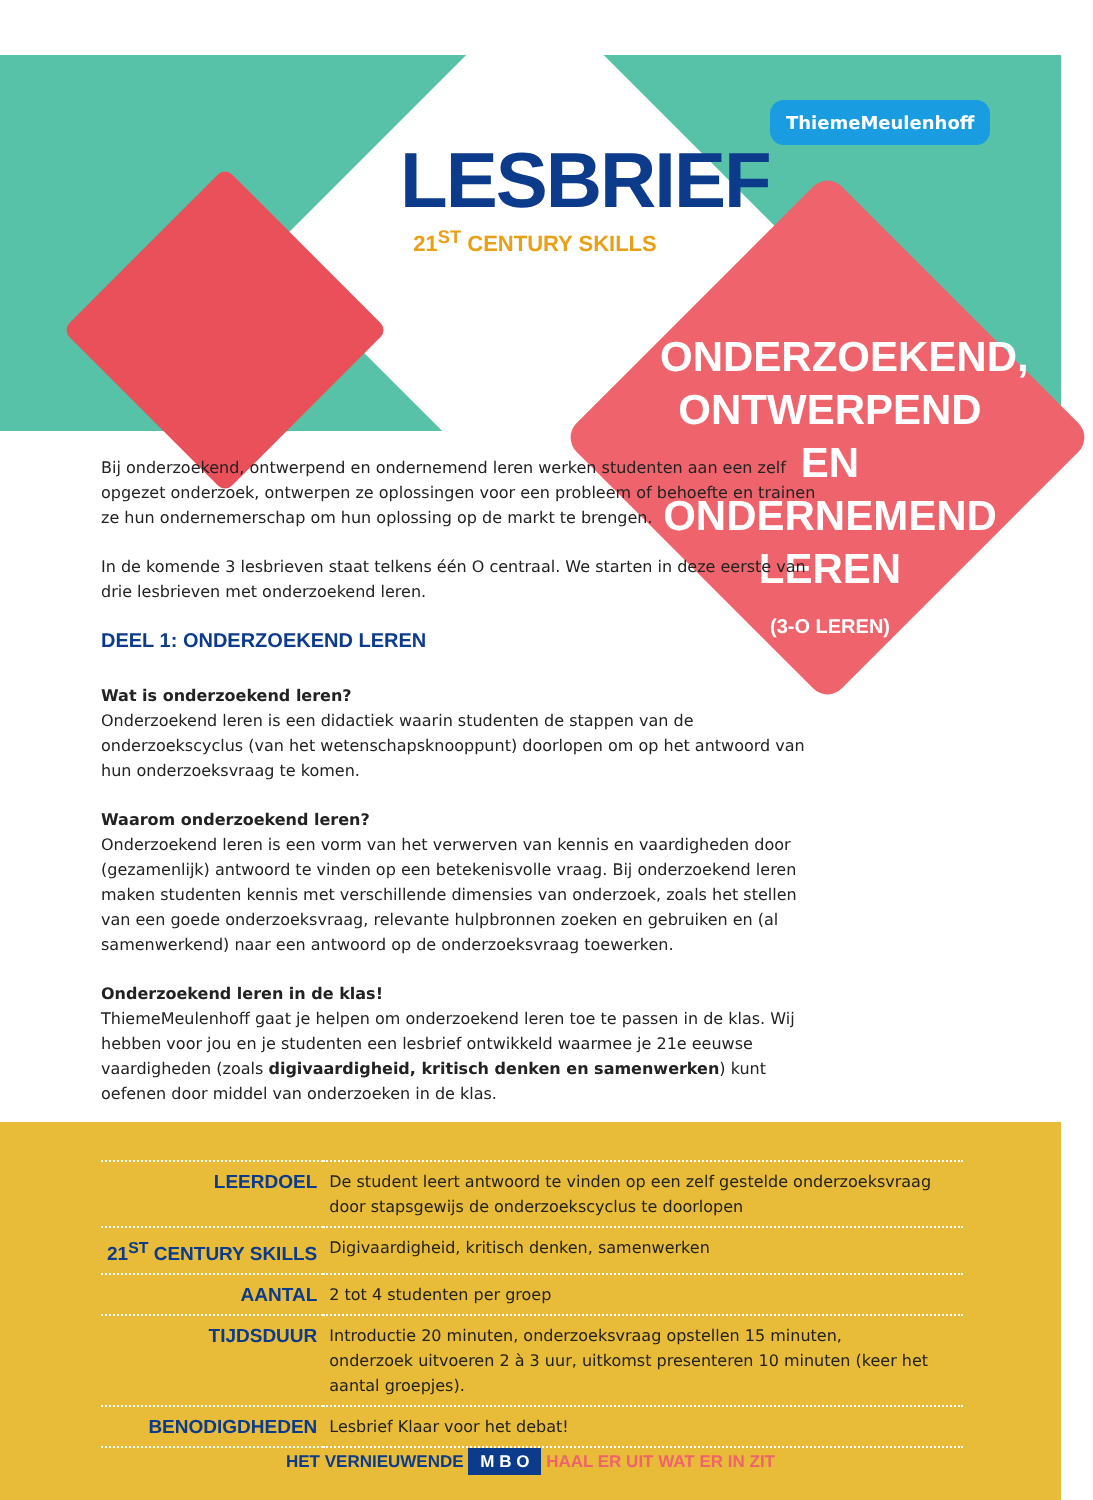LESBRIEF
21<sup>ST</sup> CENTURY SKILLS
ThiemeMeulenhoff
ONDERZOEKEND, ONTWERPEND EN ONDERNEMEND LEREN
(3-O LEREN)
Bij onderzoekend, ontwerpend en ondernemend leren werken studenten aan een zelf opgezet onderzoek, ontwerpen ze oplossingen voor een probleem of behoefte en trainen ze hun ondernemerschap om hun oplossing op de markt te brengen.
In de komende 3 lesbrieven staat telkens één O centraal. We starten in deze eerste van drie lesbrieven met onderzoekend leren.
DEEL 1: ONDERZOEKEND LEREN
Wat is onderzoekend leren?
Onderzoekend leren is een didactiek waarin studenten de stappen van de onderzoekscyclus (van het wetenschapsknooppunt) doorlopen om op het antwoord van hun onderzoeksvraag te komen.
Waarom onderzoekend leren?
Onderzoekend leren is een vorm van het verwerven van kennis en vaardigheden door (gezamenlijk) antwoord te vinden op een betekenisvolle vraag. Bij onderzoekend leren maken studenten kennis met verschillende dimensies van onderzoek, zoals het stellen van een goede onderzoeksvraag, relevante hulpbronnen zoeken en gebruiken en (al samenwerkend) naar een antwoord op de onderzoeksvraag toewerken.
Onderzoekend leren in de klas!
ThiemeMeulenhoff gaat je helpen om onderzoekend leren toe te passen in de klas. Wij hebben voor jou en je studenten een lesbrief ontwikkeld waarmee je 21e eeuwse vaardigheden (zoals digivaardigheid, kritisch denken en samenwerken) kunt oefenen door middel van onderzoeken in de klas.
| LEERDOEL | De student leert antwoord te vinden op een zelf gestelde onderzoeksvraag door stapsgewijs de onderzoekscyclus te doorlopen |
| 21<sup>ST</sup> CENTURY SKILLS | Digivaardigheid, kritisch denken, samenwerken |
| AANTAL | 2 tot 4 studenten per groep |
| TIJDSDUUR | Introductie 20 minuten, onderzoeksvraag opstellen 15 minuten, onderzoek uitvoeren 2 à 3 uur, uitkomst presenteren 10 minuten (keer het aantal groepjes). |
| BENODIGDHEDEN | Lesbrief Klaar voor het debat! |
HET VERNIEUWENDE M B O HAAL ER UIT WAT ER IN ZIT